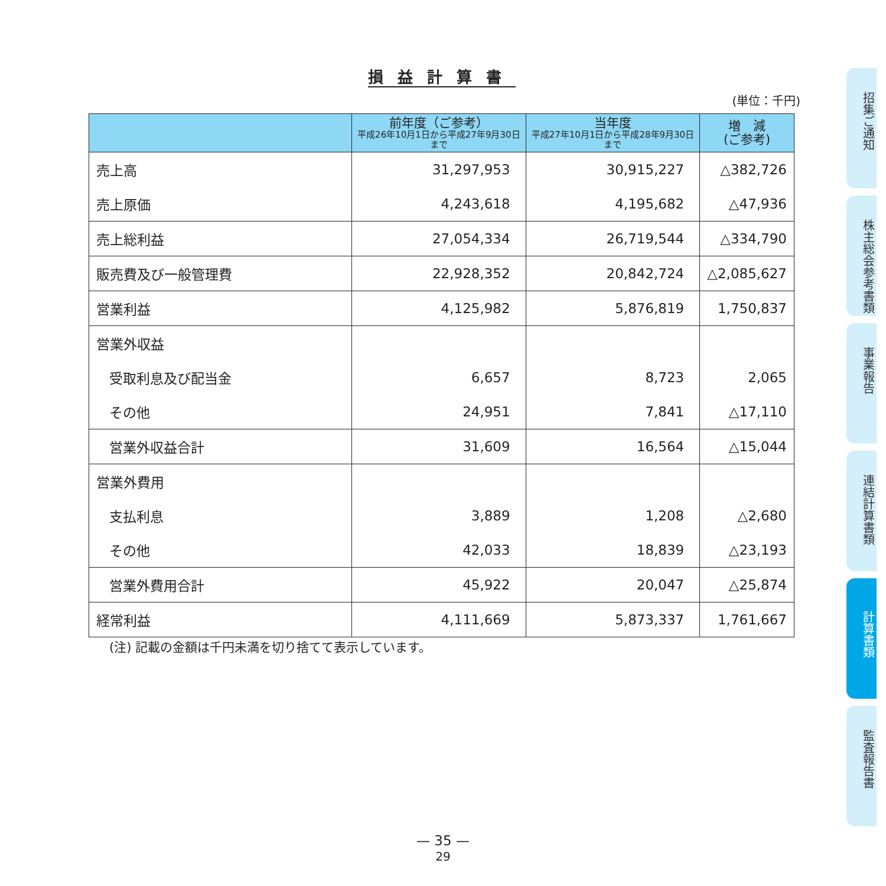損益計算書
(単位：千円)
| | 前年度（ご参考） 平成26年10月1日から平成27年9月30日まで | 当年度 平成27年10月1日から平成28年9月30日まで | 増 減 (ご参考) |
| --- | --- | --- | --- |
| 売上高 | 31,297,953 | 30,915,227 | △382,726 |
| 売上原価 | 4,243,618 | 4,195,682 | △47,936 |
| 売上総利益 | 27,054,334 | 26,719,544 | △334,790 |
| 販売費及び一般管理費 | 22,928,352 | 20,842,724 | △2,085,627 |
| 営業利益 | 4,125,982 | 5,876,819 | 1,750,837 |
| 営業外収益 | | | |
| 受取利息及び配当金 | 6,657 | 8,723 | 2,065 |
| その他 | 24,951 | 7,841 | △17,110 |
| 営業外収益合計 | 31,609 | 16,564 | △15,044 |
| 営業外費用 | | | |
| 支払利息 | 3,889 | 1,208 | △2,680 |
| その他 | 42,033 | 18,839 | △23,193 |
| 営業外費用合計 | 45,922 | 20,047 | △25,874 |
| 経常利益 | 4,111,669 | 5,873,337 | 1,761,667 |
(注) 記載の金額は千円未満を切り捨てて表示しています。
— 35 —
29
招集ご通知
株主総会参考書類
事業報告
連結計算書類
計算書類
監査報告書